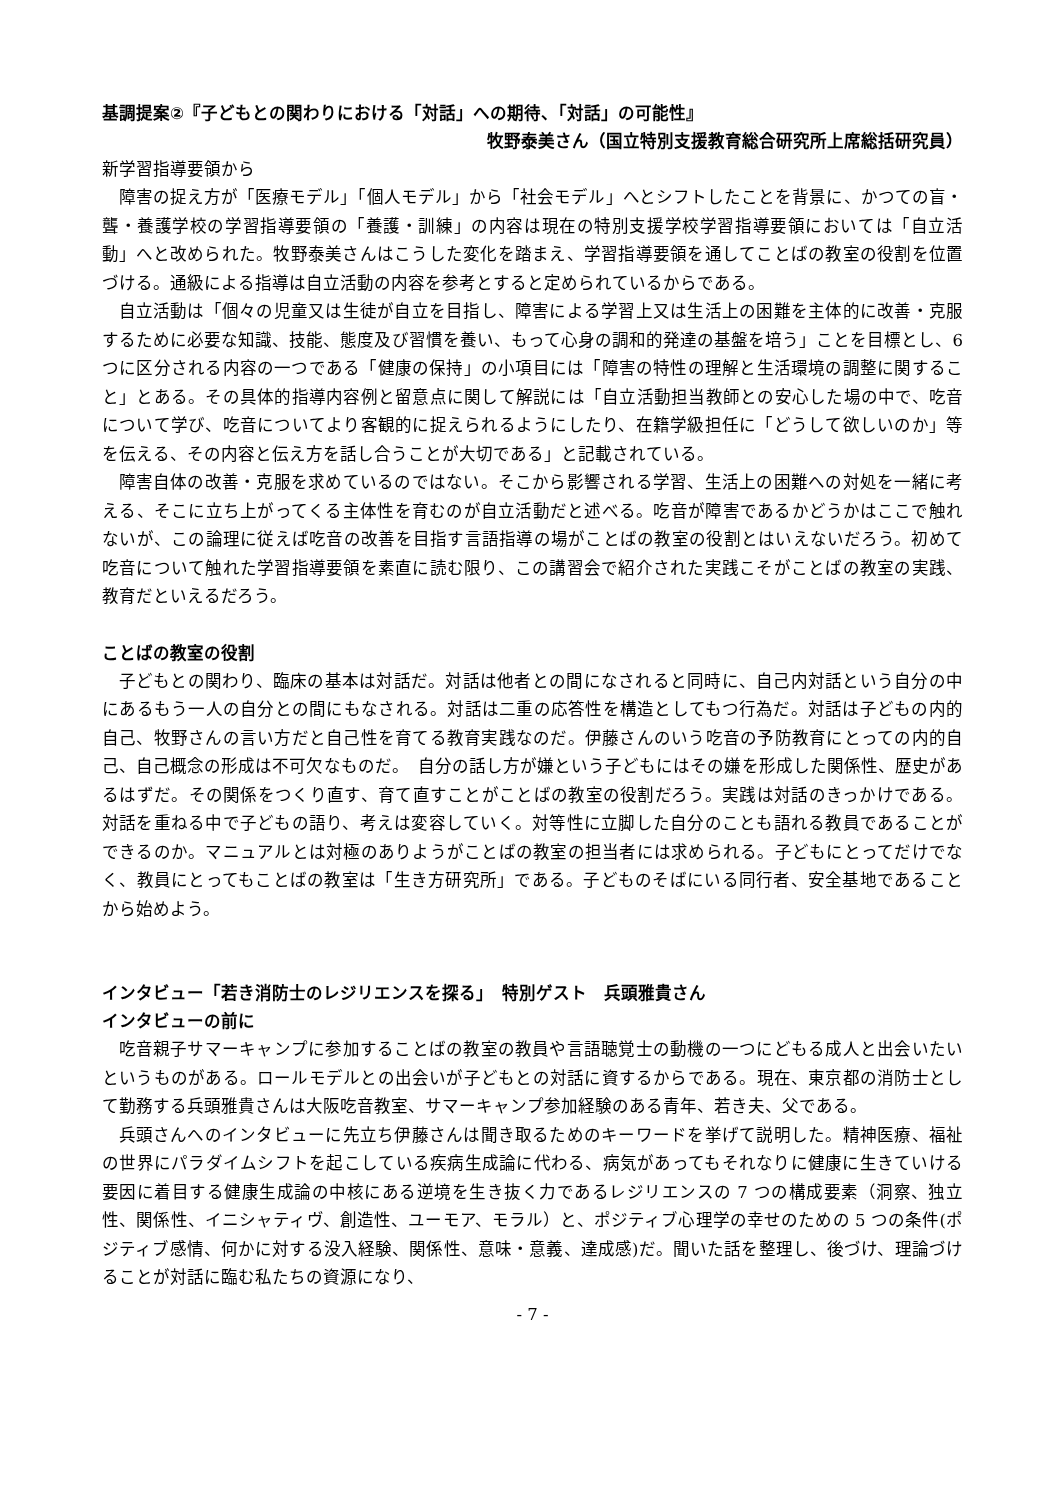基調提案②『子どもとの関わりにおける「対話」への期待、「対話」の可能性』
牧野泰美さん（国立特別支援教育総合研究所上席総括研究員）
新学習指導要領から
障害の捉え方が「医療モデル」「個人モデル」から「社会モデル」へとシフトしたことを背景に、かつての盲・聾・養護学校の学習指導要領の「養護・訓練」の内容は現在の特別支援学校学習指導要領においては「自立活動」へと改められた。牧野泰美さんはこうした変化を踏まえ、学習指導要領を通してことばの教室の役割を位置づける。通級による指導は自立活動の内容を参考とすると定められているからである。
自立活動は「個々の児童又は生徒が自立を目指し、障害による学習上又は生活上の困難を主体的に改善・克服するために必要な知識、技能、態度及び習慣を養い、もって心身の調和的発達の基盤を培う」ことを目標とし、6 つに区分される内容の一つである「健康の保持」の小項目には「障害の特性の理解と生活環境の調整に関すること」とある。その具体的指導内容例と留意点に関して解説には「自立活動担当教師との安心した場の中で、吃音について学び、吃音についてより客観的に捉えられるようにしたり、在籍学級担任に「どうして欲しいのか」等を伝える、その内容と伝え方を話し合うことが大切である」と記載されている。
障害自体の改善・克服を求めているのではない。そこから影響される学習、生活上の困難への対処を一緒に考える、そこに立ち上がってくる主体性を育むのが自立活動だと述べる。吃音が障害であるかどうかはここで触れないが、この論理に従えば吃音の改善を目指す言語指導の場がことばの教室の役割とはいえないだろう。初めて吃音について触れた学習指導要領を素直に読む限り、この講習会で紹介された実践こそがことばの教室の実践、教育だといえるだろう。
ことばの教室の役割
子どもとの関わり、臨床の基本は対話だ。対話は他者との間になされると同時に、自己内対話という自分の中にあるもう一人の自分との間にもなされる。対話は二重の応答性を構造としてもつ行為だ。対話は子どもの内的自己、牧野さんの言い方だと自己性を育てる教育実践なのだ。伊藤さんのいう吃音の予防教育にとっての内的自己、自己概念の形成は不可欠なものだ。　自分の話し方が嫌という子どもにはその嫌を形成した関係性、歴史があるはずだ。その関係をつくり直す、育て直すことがことばの教室の役割だろう。実践は対話のきっかけである。対話を重ねる中で子どもの語り、考えは変容していく。対等性に立脚した自分のことも語れる教員であることができるのか。マニュアルとは対極のありようがことばの教室の担当者には求められる。子どもにとってだけでなく、教員にとってもことばの教室は「生き方研究所」である。子どものそばにいる同行者、安全基地であることから始めよう。
インタビュー「若き消防士のレジリエンスを探る」　特別ゲスト　兵頭雅貴さん
インタビューの前に
吃音親子サマーキャンプに参加することばの教室の教員や言語聴覚士の動機の一つにどもる成人と出会いたいというものがある。ロールモデルとの出会いが子どもとの対話に資するからである。現在、東京都の消防士として勤務する兵頭雅貴さんは大阪吃音教室、サマーキャンプ参加経験のある青年、若き夫、父である。
兵頭さんへのインタビューに先立ち伊藤さんは聞き取るためのキーワードを挙げて説明した。精神医療、福祉の世界にパラダイムシフトを起こしている疾病生成論に代わる、病気があってもそれなりに健康に生きていける要因に着目する健康生成論の中核にある逆境を生き抜く力であるレジリエンスの 7 つの構成要素（洞察、独立性、関係性、イニシャティヴ、創造性、ユーモア、モラル）と、ポジティブ心理学の幸せのための 5 つの条件(ポジティブ感情、何かに対する没入経験、関係性、意味・意義、達成感)だ。聞いた話を整理し、後づけ、理論づけることが対話に臨む私たちの資源になり、
- 7 -